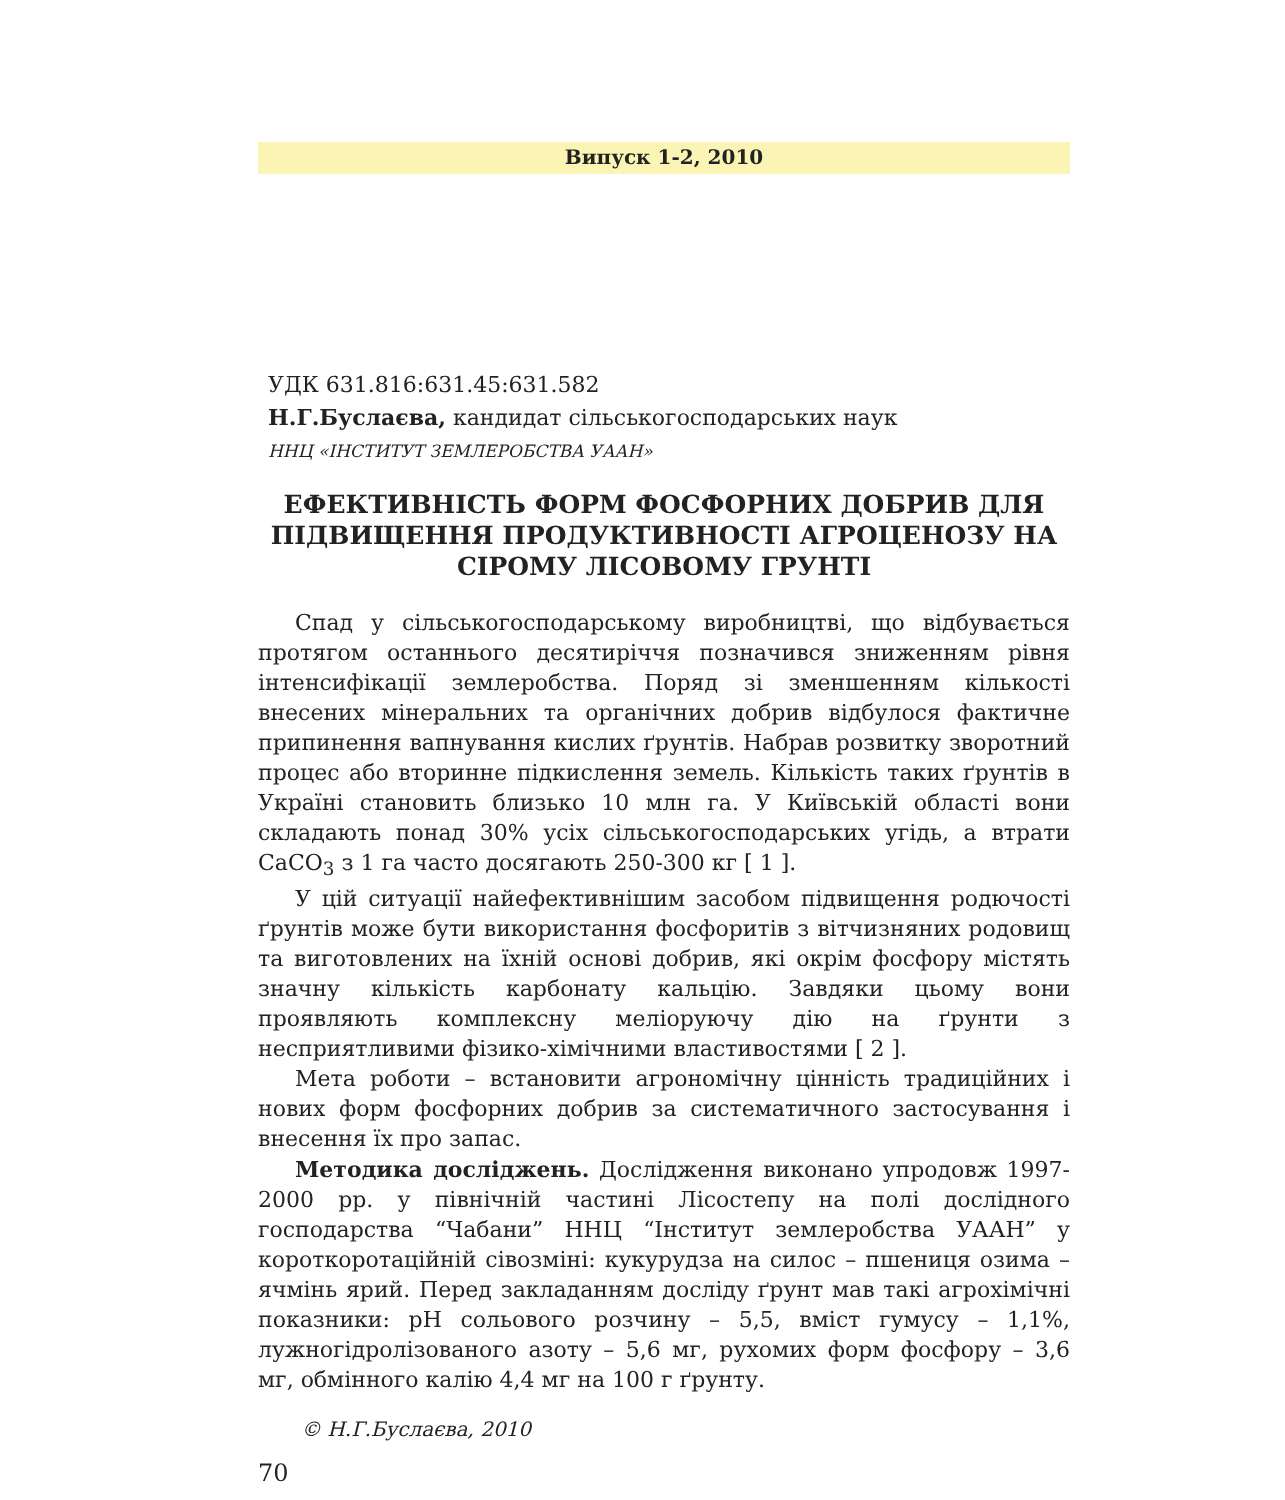Випуск 1-2, 2010
УДК 631.816:631.45:631.582
Н.Г.Буслаєва, кандидат сільськогосподарських наук
ННЦ «ІНСТИТУТ ЗЕМЛЕРОБСТВА УААН»
ЕФЕКТИВНІСТЬ ФОРМ ФОСФОРНИХ ДОБРИВ ДЛЯ ПІДВИЩЕННЯ ПРОДУКТИВНОСТІ АГРОЦЕНОЗУ НА СІРОМУ ЛІСОВОМУ ГРУНТІ
Спад у сільськогосподарському виробництві, що відбувається протягом останнього десятиріччя позначився зниженням рівня інтенсифікації землеробства. Поряд зі зменшенням кількості внесених мінеральних та органічних добрив відбулося фактичне припинення вапнування кислих ґрунтів. Набрав розвитку зворотний процес або вторинне підкислення земель. Кількість таких ґрунтів в Україні становить близько 10 млн га. У Київській області вони складають понад 30% усіх сільськогосподарських угідь, а втрати CaCO<sub>3</sub> з 1 га часто досягають 250-300 кг [ 1 ].
У цій ситуації найефективнішим засобом підвищення родючості ґрунтів може бути використання фосфоритів з вітчизняних родовищ та виготовлених на їхній основі добрив, які окрім фосфору містять значну кількість карбонату кальцію. Завдяки цьому вони проявляють комплексну меліоруючу дію на ґрунти з несприятливими фізико-хімічними властивостями [ 2 ].
Мета роботи – встановити агрономічну цінність традиційних і нових форм фосфорних добрив за систематичного застосування і внесення їх про запас.
Методика досліджень. Дослідження виконано упродовж 1997-2000 рр. у північній частині Лісостепу на полі дослідного господарства “Чабани” ННЦ “Інститут землеробства УААН” у короткоротаційній сівозміні: кукурудза на силос – пшениця озима – ячмінь ярий. Перед закладанням досліду ґрунт мав такі агрохімічні показники: pH сольового розчину – 5,5, вміст гумусу – 1,1%, лужногідролізованого азоту – 5,6 мг, рухомих форм фосфору – 3,6 мг, обмінного калію 4,4 мг на 100 г ґрунту.
© Н.Г.Буслаєва, 2010
70